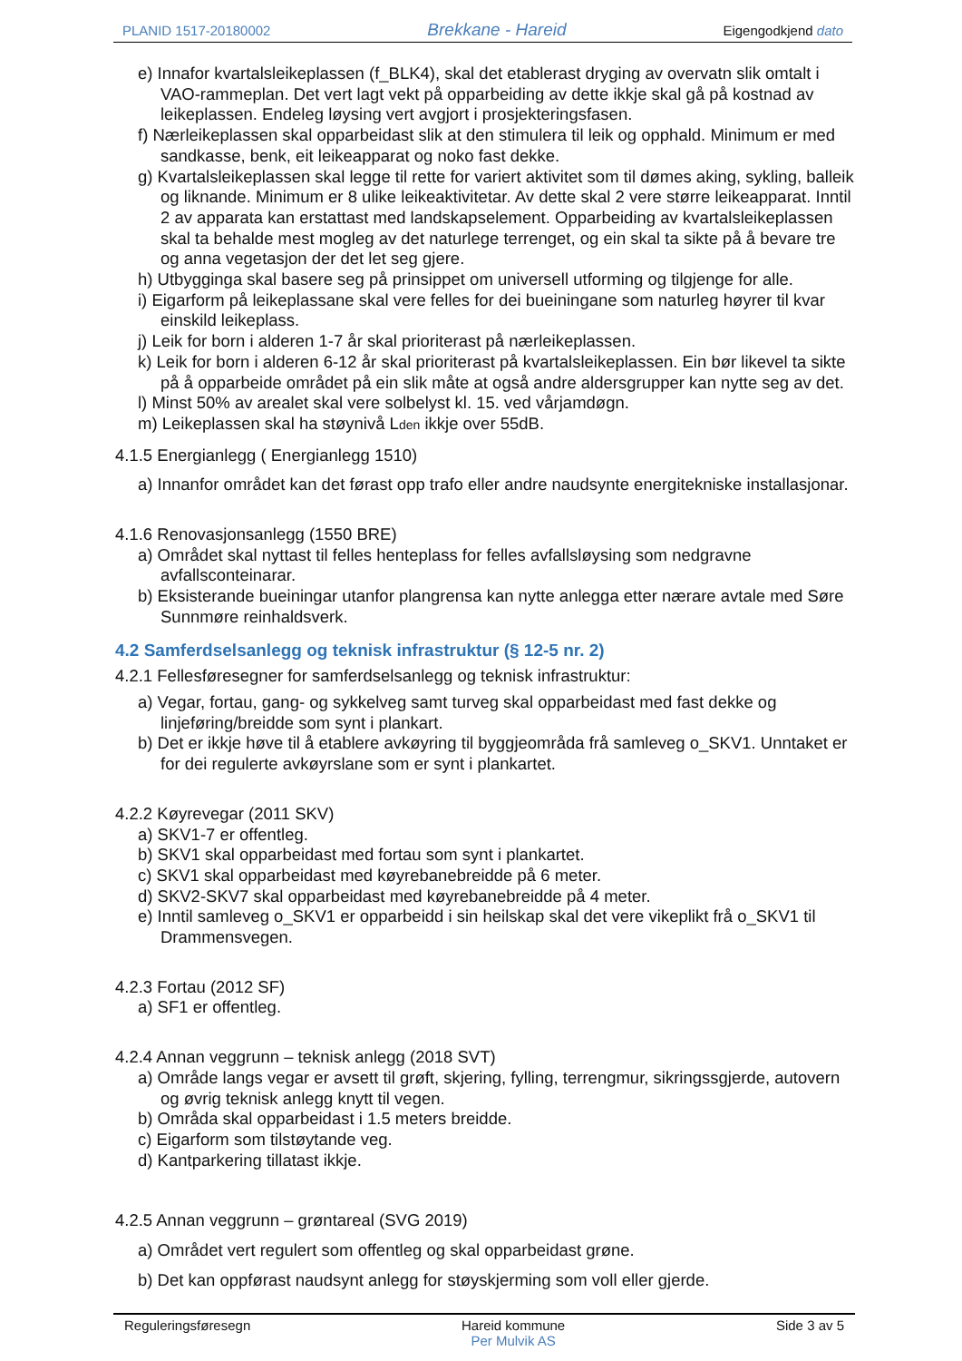PLANID 1517-20180002 Brekkane - Hareid Eigengodkjend dato
e) Innafor kvartalsleikeplassen (f_BLK4), skal det etablerast dryging av overvatn slik omtalt i VAO-rammeplan. Det vert lagt vekt på opparbeiding av dette ikkje skal gå på kostnad av leikeplassen. Endeleg løysing vert avgjort i prosjekteringsfasen.
f) Nærleikeplassen skal opparbeidast slik at den stimulera til leik og opphald. Minimum er med sandkasse, benk, eit leikeapparat og noko fast dekke.
g) Kvartalsleikeplassen skal legge til rette for variert aktivitet som til dømes aking, sykling, balleik og liknande. Minimum er 8 ulike leikeaktivitetar. Av dette skal 2 vere større leikeapparat. Inntil 2 av apparata kan erstattast med landskapselement. Opparbeiding av kvartalsleikeplassen skal ta behalde mest mogleg av det naturlege terrenget, og ein skal ta sikte på å bevare tre og anna vegetasjon der det let seg gjere.
h) Utbygginga skal basere seg på prinsippet om universell utforming og tilgjenge for alle.
i) Eigarform på leikeplassane skal vere felles for dei bueiningane som naturleg høyrer til kvar einskild leikeplass.
j) Leik for born i alderen 1-7 år skal prioriterast på nærleikeplassen.
k) Leik for born i alderen 6-12 år skal prioriterast på kvartalsleikeplassen. Ein bør likevel ta sikte på å opparbeide området på ein slik måte at også andre aldersgrupper kan nytte seg av det.
l) Minst 50% av arealet skal vere solbelyst kl. 15. ved vårjamdøgn.
m) Leikeplassen skal ha støynivå L<sub>den</sub> ikkje over 55dB.
4.1.5 Energianlegg ( Energianlegg 1510)
a) Innanfor området kan det førast opp trafo eller andre naudsynte energitekniske installasjonar.
4.1.6 Renovasjonsanlegg (1550 BRE)
a) Området skal nyttast til felles henteplass for felles avfallsløysing som nedgravne avfallsconteinarar.
b) Eksisterande bueiningar utanfor plangrensa kan nytte anlegga etter nærare avtale med Søre Sunnmøre reinhaldsverk.
4.2 Samferdselsanlegg og teknisk infrastruktur (§ 12-5 nr. 2)
4.2.1 Fellesføresegner for samferdselsanlegg og teknisk infrastruktur:
a) Vegar, fortau, gang- og sykkelveg samt turveg skal opparbeidast med fast dekke og linjeføring/breidde som synt i plankart.
b) Det er ikkje høve til å etablere avkøyring til byggjeområda frå samleveg o_SKV1. Unntaket er for dei regulerte avkøyrslane som er synt i plankartet.
4.2.2 Køyrevegar (2011 SKV)
a) SKV1-7 er offentleg.
b) SKV1 skal opparbeidast med fortau som synt i plankartet.
c) SKV1 skal opparbeidast med køyrebanebreidde på 6 meter.
d) SKV2-SKV7 skal opparbeidast med køyrebanebreidde på 4 meter.
e) Inntil samleveg o_SKV1 er opparbeidd i sin heilskap skal det vere vikeplikt frå o_SKV1 til Drammensvegen.
4.2.3 Fortau (2012 SF)
a) SF1 er offentleg.
4.2.4 Annan veggrunn – teknisk anlegg (2018 SVT)
a) Område langs vegar er avsett til grøft, skjering, fylling, terrengmur, sikringssgjerde, autovern og øvrig teknisk anlegg knytt til vegen.
b) Områda skal opparbeidast i 1.5 meters breidde.
c) Eigarform som tilstøytande veg.
d) Kantparkering tillatast ikkje.
4.2.5 Annan veggrunn – grøntareal (SVG 2019)
a) Området vert regulert som offentleg og skal opparbeidast grøne.
b) Det kan oppførast naudsynt anlegg for støyskjerming som voll eller gjerde.
Reguleringsføresegn Hareid kommune
Per Mulvik AS Side 3 av 5